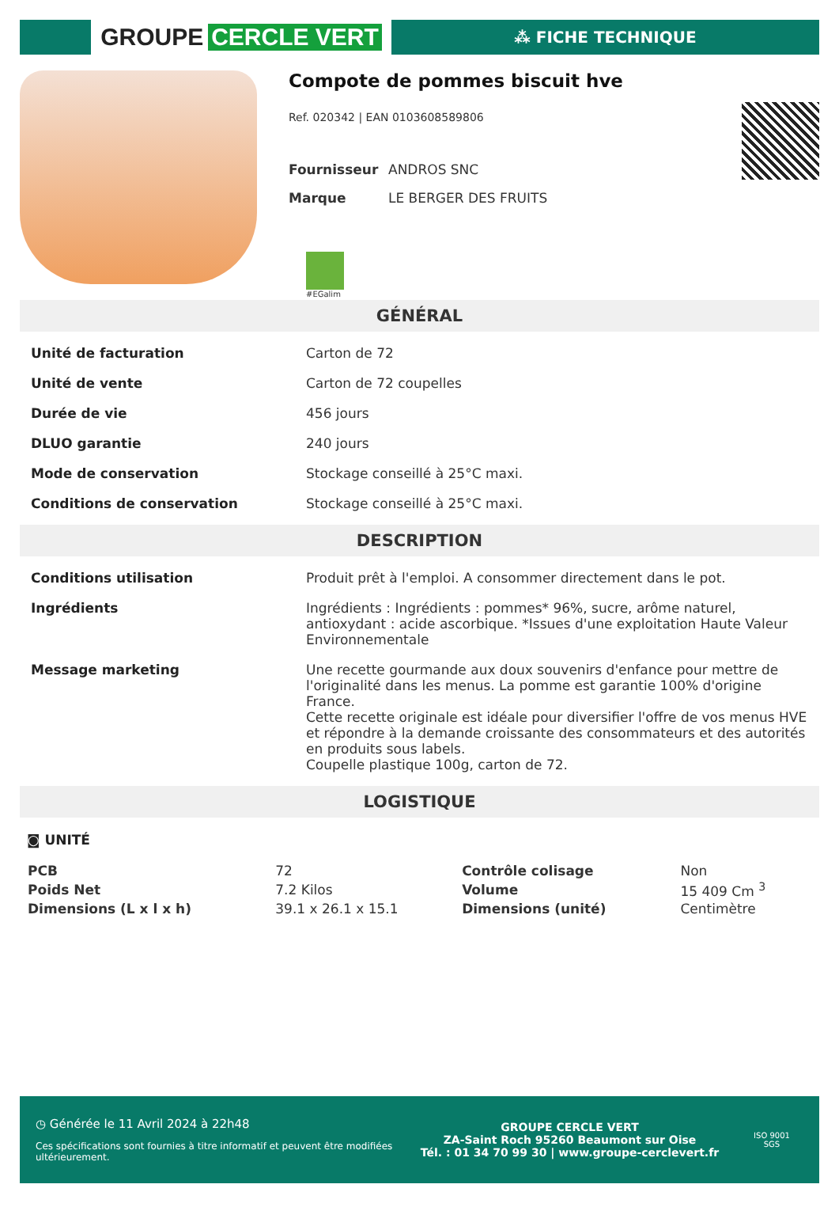GROUPE CERCLE VERT
⁂ FICHE TECHNIQUE
Compote de pommes biscuit hve
Ref. 020342 | EAN 0103608589806
| Fournisseur | ANDROS SNC |
| Marque | LE BERGER DES FRUITS |
#EGalim
GÉNÉRAL
| Unité de facturation | Carton de 72 |
| Unité de vente | Carton de 72 coupelles |
| Durée de vie | 456 jours |
| DLUO garantie | 240 jours |
| Mode de conservation | Stockage conseillé à 25°C maxi. |
| Conditions de conservation | Stockage conseillé à 25°C maxi. |
DESCRIPTION
| Conditions utilisation | Produit prêt à l'emploi. A consommer directement dans le pot. |
| Ingrédients | Ingrédients : Ingrédients : pommes* 96%, sucre, arôme naturel, antioxydant : acide ascorbique. *Issues d'une exploitation Haute Valeur Environnementale |
| Message marketing | Une recette gourmande aux doux souvenirs d'enfance pour mettre de l'originalité dans les menus. La pomme est garantie 100% d'origine France. Cette recette originale est idéale pour diversifier l'offre de vos menus HVE et répondre à la demande croissante des consommateurs et des autorités en produits sous labels. Coupelle plastique 100g, carton de 72. |
LOGISTIQUE
◙ UNITÉ
| PCB | 72 | Contrôle colisage | Non |
| Poids Net | 7.2 Kilos | Volume | 15 409 Cm <sup>3</sup> |
| Dimensions (L x l x h) | 39.1 x 26.1 x 15.1 | Dimensions (unité) | Centimètre |
◷ Générée le 11 Avril 2024 à 22h48
Ces spécifications sont fournies à titre informatif et peuvent être modifiées ultérieurement.
GROUPE CERCLE VERT
ZA-Saint Roch 95260 Beaumont sur Oise
Tél. : 01 34 70 99 30 | www.groupe-cerclevert.fr
ISO 9001
SGS